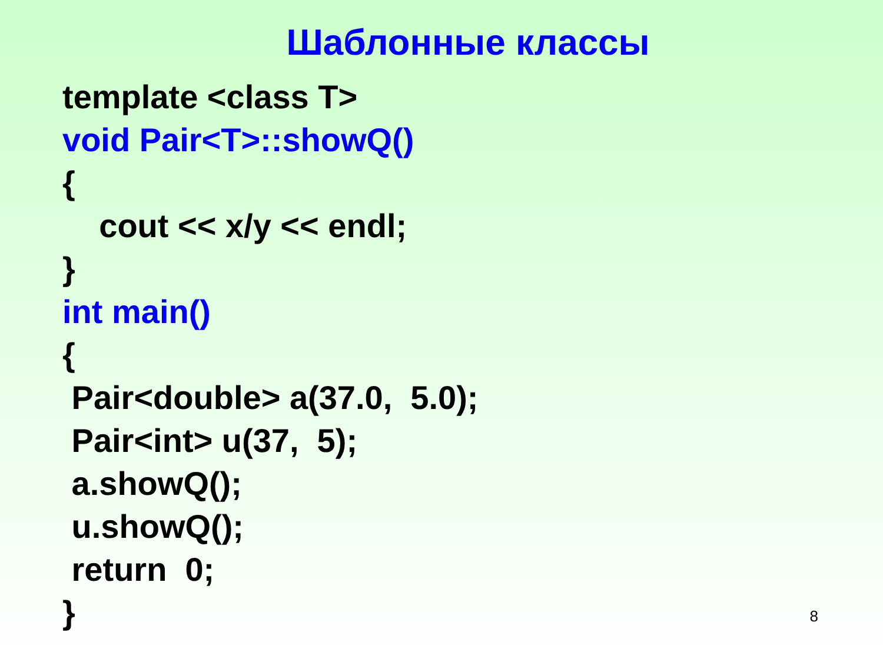Шаблонные классы
template <class T> void Pair<T>::showQ() { cout << x/y << endl; } int main() { Pair<double> a(37.0, 5.0); Pair<int> u(37, 5); a.showQ(); u.showQ(); return 0; }
8